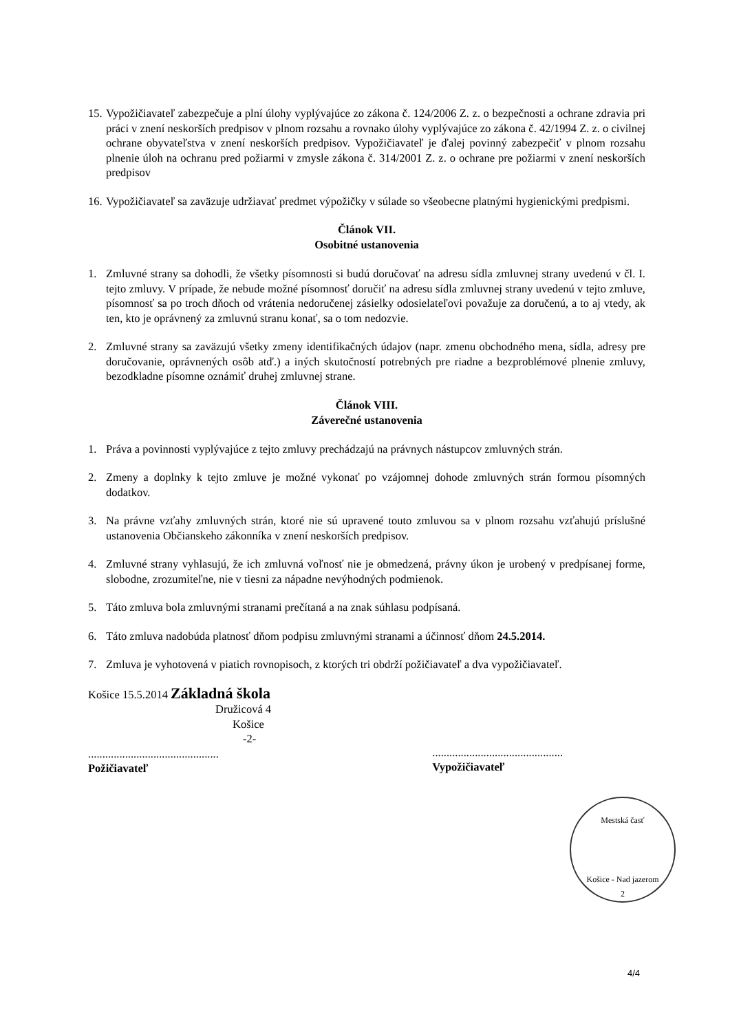15. Vypožičiavateľ zabezpečuje a plní úlohy vyplývajúce zo zákona č. 124/2006 Z. z. o bezpečnosti a ochrane zdravia pri práci v znení neskorších predpisov v plnom rozsahu a rovnako úlohy vyplývajúce zo zákona č. 42/1994 Z. z. o civilnej ochrane obyvateľstva v znení neskorších predpisov. Vypožičiavateľ je ďalej povinný zabezpečiť v plnom rozsahu plnenie úloh na ochranu pred požiarmi v zmysle zákona č. 314/2001 Z. z. o ochrane pre požiarmi v znení neskorších predpisov
16. Vypožičiavateľ sa zaväzuje udržiavať predmet výpožičky v súlade so všeobecne platnými hygienickými predpismi.
Článok VII.
Osobitné ustanovenia
1. Zmluvné strany sa dohodli, že všetky písomnosti si budú doručovať na adresu sídla zmluvnej strany uvedenú v čl. I. tejto zmluvy. V prípade, že nebude možné písomnosť doručiť na adresu sídla zmluvnej strany uvedenú v tejto zmluve, písomnosť sa po troch dňoch od vrátenia nedoručenej zásielky odosielateľovi považuje za doručenú, a to aj vtedy, ak ten, kto je oprávnený za zmluvnú stranu konať, sa o tom nedozvie.
2. Zmluvné strany sa zaväzujú všetky zmeny identifikačných údajov (napr. zmenu obchodného mena, sídla, adresy pre doručovanie, oprávnených osôb atď.) a iných skutočností potrebných pre riadne a bezproblémové plnenie zmluvy, bezodkladne písomne oznámiť druhej zmluvnej strane.
Článok VIII.
Záverečné ustanovenia
1. Práva a povinnosti vyplývajúce z tejto zmluvy prechádzajú na právnych nástupcov zmluvných strán.
2. Zmeny a doplnky k tejto zmluve je možné vykonať po vzájomnej dohode zmluvných strán formou písomných dodatkov.
3. Na právne vzťahy zmluvných strán, ktoré nie sú upravené touto zmluvou sa v plnom rozsahu vzťahujú príslušné ustanovenia Občianskeho zákonníka v znení neskorších predpisov.
4. Zmluvné strany vyhlasujú, že ich zmluvná voľnosť nie je obmedzená, právny úkon je urobený v predpísanej forme, slobodne, zrozumiteľne, nie v tiesni za nápadne nevýhodných podmienok.
5. Táto zmluva bola zmluvnými stranami prečítaná a na znak súhlasu podpísaná.
6. Táto zmluva nadobúda platnosť dňom podpisu zmluvnými stranami a účinnosť dňom 24.5.2014.
7. Zmluva je vyhotovená v piatich rovnopisoch, z ktorých tri obdrží požičiavateľ a dva vypožičiavateľ.
Košice 15.5.2014 Základná škola
Družicová 4
Košice
-2-
..............................................
Požičiavateľ
..............................................
Vypožičiavateľ
Mestská časť
Košice - Nad jazerom
2
4/4